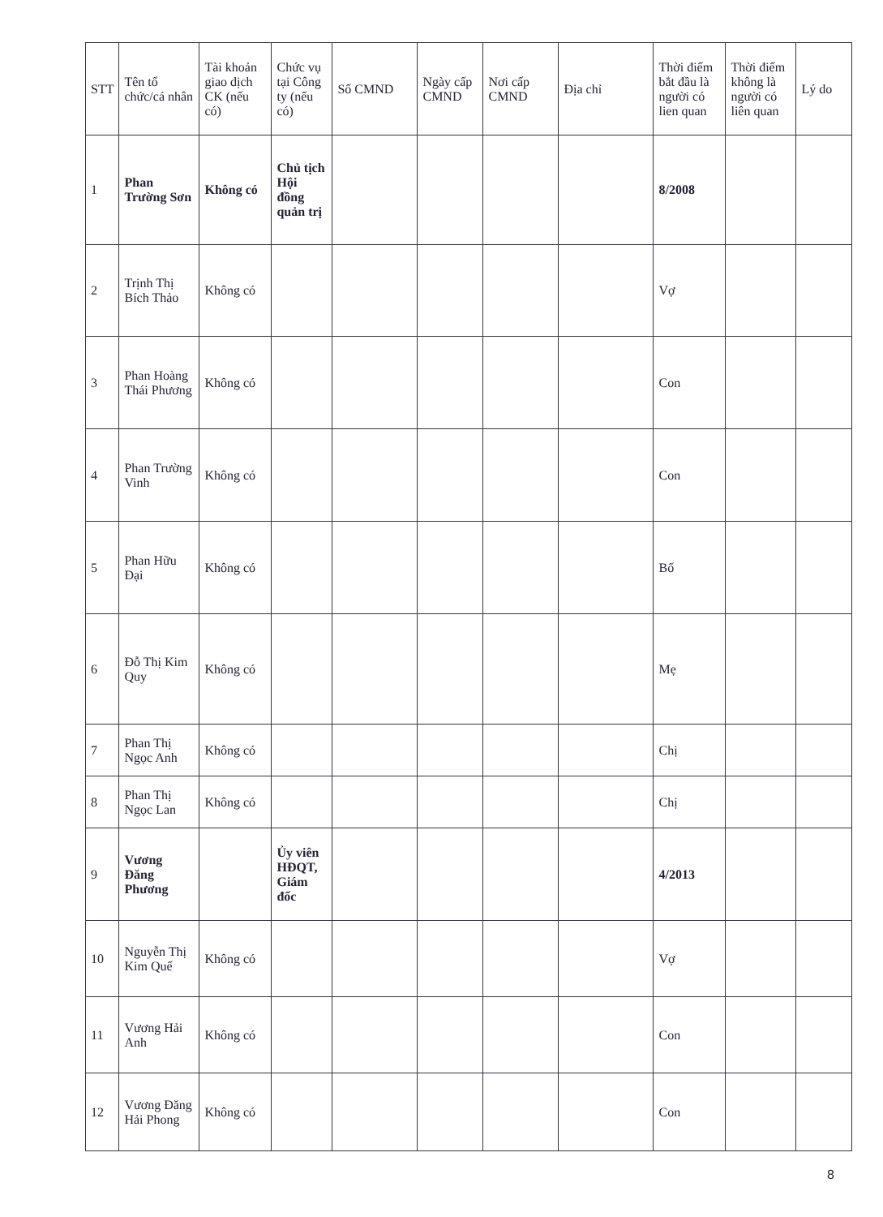| STT | Tên tổ chức/cá nhân | Tài khoản giao dịch CK (nếu có) | Chức vụ tại Công ty (nếu có) | Số CMND | Ngày cấp CMND | Nơi cấp CMND | Địa chỉ | Thời điểm bắt đầu là người có lien quan | Thời điểm không là người có liên quan | Lý do |
| --- | --- | --- | --- | --- | --- | --- | --- | --- | --- | --- |
| 1 | Phan Trường Sơn | Không có | Chủ tịch Hội đồng quản trị | | | | | 8/2008 | | |
| 2 | Trịnh Thị Bích Thảo | Không có | | | | | | Vợ | | |
| 3 | Phan Hoàng Thái Phương | Không có | | | | | | Con | | |
| 4 | Phan Trường Vinh | Không có | | | | | | Con | | |
| 5 | Phan Hữu Đại | Không có | | | | | | Bố | | |
| 6 | Đỗ Thị Kim Quy | Không có | | | | | | Mẹ | | |
| 7 | Phan Thị Ngọc Anh | Không có | | | | | | Chị | | |
| 8 | Phan Thị Ngọc Lan | Không có | | | | | | Chị | | |
| 9 | Vương Đăng Phương | | Ủy viên HĐQT, Giám đốc | | | | | 4/2013 | | |
| 10 | Nguyễn Thị Kim Quế | Không có | | | | | | Vợ | | |
| 11 | Vương Hải Anh | Không có | | | | | | Con | | |
| 12 | Vương Đăng Hải Phong | Không có | | | | | | Con | | |
8